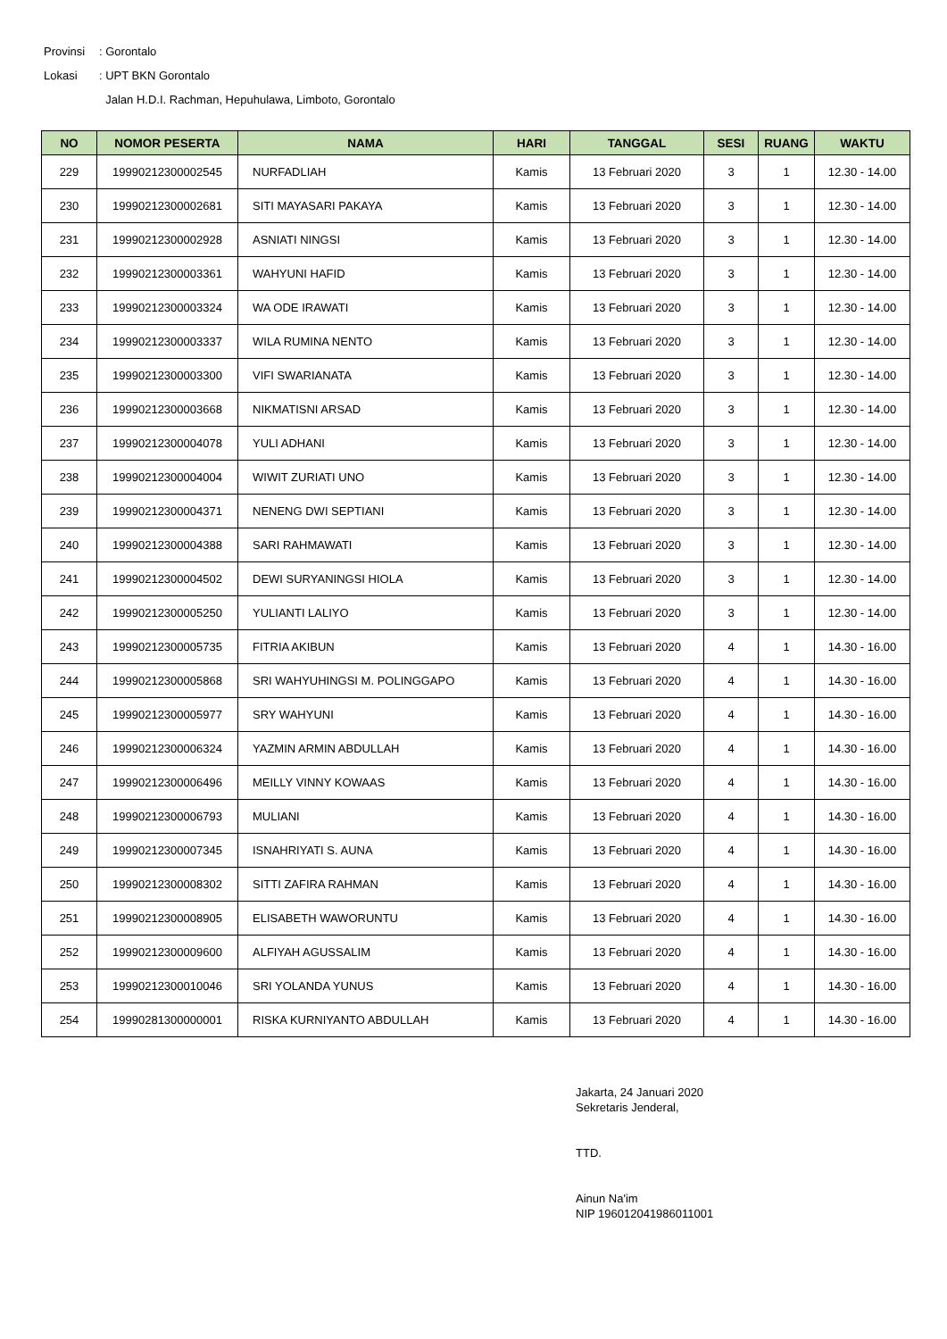Provinsi: Gorontalo
Lokasi: UPT BKN Gorontalo
Jalan H.D.I. Rachman, Hepuhulawa, Limboto, Gorontalo
| NO | NOMOR PESERTA | NAMA | HARI | TANGGAL | SESI | RUANG | WAKTU |
| --- | --- | --- | --- | --- | --- | --- | --- |
| 229 | 19990212300002545 | NURFADLIAH | Kamis | 13 Februari 2020 | 3 | 1 | 12.30 - 14.00 |
| 230 | 19990212300002681 | SITI MAYASARI PAKAYA | Kamis | 13 Februari 2020 | 3 | 1 | 12.30 - 14.00 |
| 231 | 19990212300002928 | ASNIATI NINGSI | Kamis | 13 Februari 2020 | 3 | 1 | 12.30 - 14.00 |
| 232 | 19990212300003361 | WAHYUNI HAFID | Kamis | 13 Februari 2020 | 3 | 1 | 12.30 - 14.00 |
| 233 | 19990212300003324 | WA ODE IRAWATI | Kamis | 13 Februari 2020 | 3 | 1 | 12.30 - 14.00 |
| 234 | 19990212300003337 | WILA RUMINA NENTO | Kamis | 13 Februari 2020 | 3 | 1 | 12.30 - 14.00 |
| 235 | 19990212300003300 | VIFI SWARIANATA | Kamis | 13 Februari 2020 | 3 | 1 | 12.30 - 14.00 |
| 236 | 19990212300003668 | NIKMATISNI ARSAD | Kamis | 13 Februari 2020 | 3 | 1 | 12.30 - 14.00 |
| 237 | 19990212300004078 | YULI ADHANI | Kamis | 13 Februari 2020 | 3 | 1 | 12.30 - 14.00 |
| 238 | 19990212300004004 | WIWIT ZURIATI UNO | Kamis | 13 Februari 2020 | 3 | 1 | 12.30 - 14.00 |
| 239 | 19990212300004371 | NENENG DWI SEPTIANI | Kamis | 13 Februari 2020 | 3 | 1 | 12.30 - 14.00 |
| 240 | 19990212300004388 | SARI RAHMAWATI | Kamis | 13 Februari 2020 | 3 | 1 | 12.30 - 14.00 |
| 241 | 19990212300004502 | DEWI SURYANINGSI HIOLA | Kamis | 13 Februari 2020 | 3 | 1 | 12.30 - 14.00 |
| 242 | 19990212300005250 | YULIANTI LALIYO | Kamis | 13 Februari 2020 | 3 | 1 | 12.30 - 14.00 |
| 243 | 19990212300005735 | FITRIA AKIBUN | Kamis | 13 Februari 2020 | 4 | 1 | 14.30 - 16.00 |
| 244 | 19990212300005868 | SRI WAHYUHINGSI M. POLINGGAPO | Kamis | 13 Februari 2020 | 4 | 1 | 14.30 - 16.00 |
| 245 | 19990212300005977 | SRY WAHYUNI | Kamis | 13 Februari 2020 | 4 | 1 | 14.30 - 16.00 |
| 246 | 19990212300006324 | YAZMIN ARMIN ABDULLAH | Kamis | 13 Februari 2020 | 4 | 1 | 14.30 - 16.00 |
| 247 | 19990212300006496 | MEILLY VINNY KOWAAS | Kamis | 13 Februari 2020 | 4 | 1 | 14.30 - 16.00 |
| 248 | 19990212300006793 | MULIANI | Kamis | 13 Februari 2020 | 4 | 1 | 14.30 - 16.00 |
| 249 | 19990212300007345 | ISNAHRIYATI S. AUNA | Kamis | 13 Februari 2020 | 4 | 1 | 14.30 - 16.00 |
| 250 | 19990212300008302 | SITTI ZAFIRA RAHMAN | Kamis | 13 Februari 2020 | 4 | 1 | 14.30 - 16.00 |
| 251 | 19990212300008905 | ELISABETH WAWORUNTU | Kamis | 13 Februari 2020 | 4 | 1 | 14.30 - 16.00 |
| 252 | 19990212300009600 | ALFIYAH AGUSSALIM | Kamis | 13 Februari 2020 | 4 | 1 | 14.30 - 16.00 |
| 253 | 19990212300010046 | SRI YOLANDA YUNUS | Kamis | 13 Februari 2020 | 4 | 1 | 14.30 - 16.00 |
| 254 | 19990281300000001 | RISKA KURNIYANTO ABDULLAH | Kamis | 13 Februari 2020 | 4 | 1 | 14.30 - 16.00 |
Jakarta, 24 Januari 2020
Sekretaris Jenderal,
TTD.
Ainun Na'im
NIP 196012041986011001